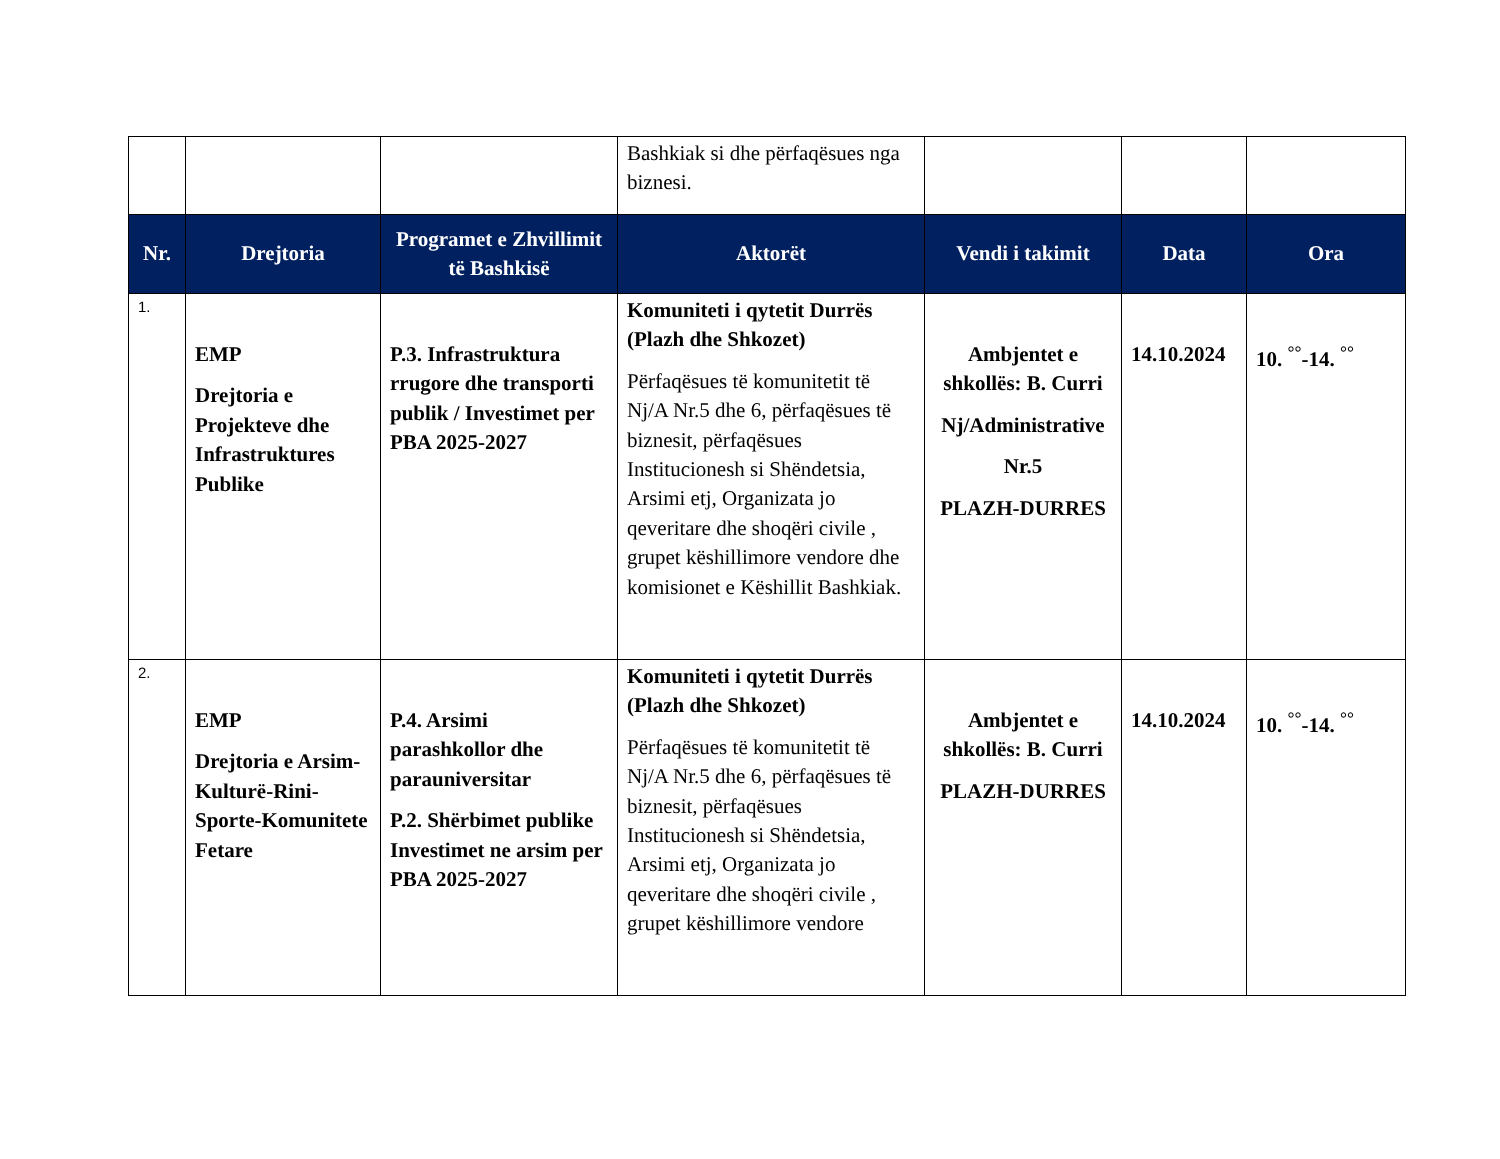| | | | Bashkiak si dhe përfaqësues nga biznesi. | | | |
| Nr. | Drejtoria | Programet e Zhvillimit të Bashkisë | Aktorët | Vendi i takimit | Data | Ora |
| 1. | EMP Drejtoria e Projekteve dhe Infrastruktures Publike | P.3. Infrastruktura rrugore dhe transporti publik / Investimet per PBA 2025-2027 | Komuniteti i qytetit Durrës (Plazh dhe Shkozet) Përfaqësues të komunitetit të Nj/A Nr.5 dhe 6, përfaqësues të biznesit, përfaqësues Institucionesh si Shëndetsia, Arsimi etj, Organizata jo qeveritare dhe shoqëri civile , grupet këshillimore vendore dhe komisionet e Këshillit Bashkiak. | Ambjentet e shkollës: B. Curri Nj/Administrative Nr.5 PLAZH-DURRES | 14.10.2024 | 10. <sup>°°</sup>-14. <sup>°°</sup> |
| 2. | EMP Drejtoria e Arsim-Kulturë-Rini-Sporte-Komunitete Fetare | P.4. Arsimi parashkollor dhe parauniversitar P.2. Shërbimet publike Investimet ne arsim per PBA 2025-2027 | Komuniteti i qytetit Durrës (Plazh dhe Shkozet) Përfaqësues të komunitetit të Nj/A Nr.5 dhe 6, përfaqësues të biznesit, përfaqësues Institucionesh si Shëndetsia, Arsimi etj, Organizata jo qeveritare dhe shoqëri civile , grupet këshillimore vendore | Ambjentet e shkollës: B. Curri PLAZH-DURRES | 14.10.2024 | 10. <sup>°°</sup>-14. <sup>°°</sup> |